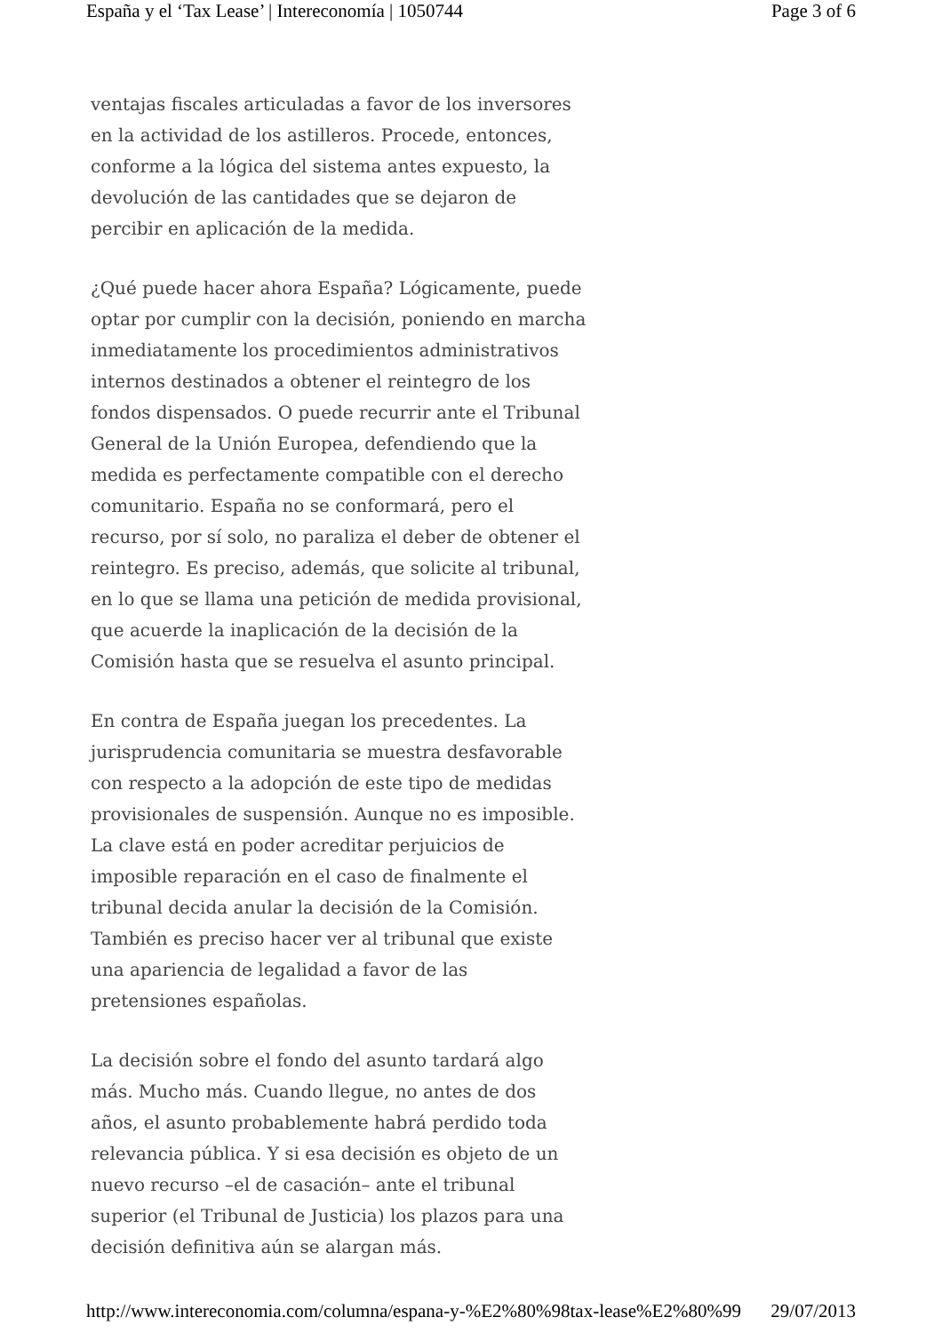España y el ‘Tax Lease’ | Intereconomía | 1050744 Page 3 of 6
ventajas fiscales articuladas a favor de los inversores en la actividad de los astilleros. Procede, entonces, conforme a la lógica del sistema antes expuesto, la devolución de las cantidades que se dejaron de percibir en aplicación de la medida.
¿Qué puede hacer ahora España? Lógicamente, puede optar por cumplir con la decisión, poniendo en marcha inmediatamente los procedimientos administrativos internos destinados a obtener el reintegro de los fondos dispensados. O puede recurrir ante el Tribunal General de la Unión Europea, defendiendo que la medida es perfectamente compatible con el derecho comunitario. España no se conformará, pero el recurso, por sí solo, no paraliza el deber de obtener el reintegro. Es preciso, además, que solicite al tribunal, en lo que se llama una petición de medida provisional, que acuerde la inaplicación de la decisión de la Comisión hasta que se resuelva el asunto principal.
En contra de España juegan los precedentes. La jurisprudencia comunitaria se muestra desfavorable con respecto a la adopción de este tipo de medidas provisionales de suspensión. Aunque no es imposible. La clave está en poder acreditar perjuicios de imposible reparación en el caso de finalmente el tribunal decida anular la decisión de la Comisión. También es preciso hacer ver al tribunal que existe una apariencia de legalidad a favor de las pretensiones españolas.
La decisión sobre el fondo del asunto tardará algo más. Mucho más. Cuando llegue, no antes de dos años, el asunto probablemente habrá perdido toda relevancia pública. Y si esa decisión es objeto de un nuevo recurso –el de casación– ante el tribunal superior (el Tribunal de Justicia) los plazos para una decisión definitiva aún se alargan más.
http://www.intereconomia.com/columna/espana-y-%E2%80%98tax-lease%E2%80%99 29/07/2013